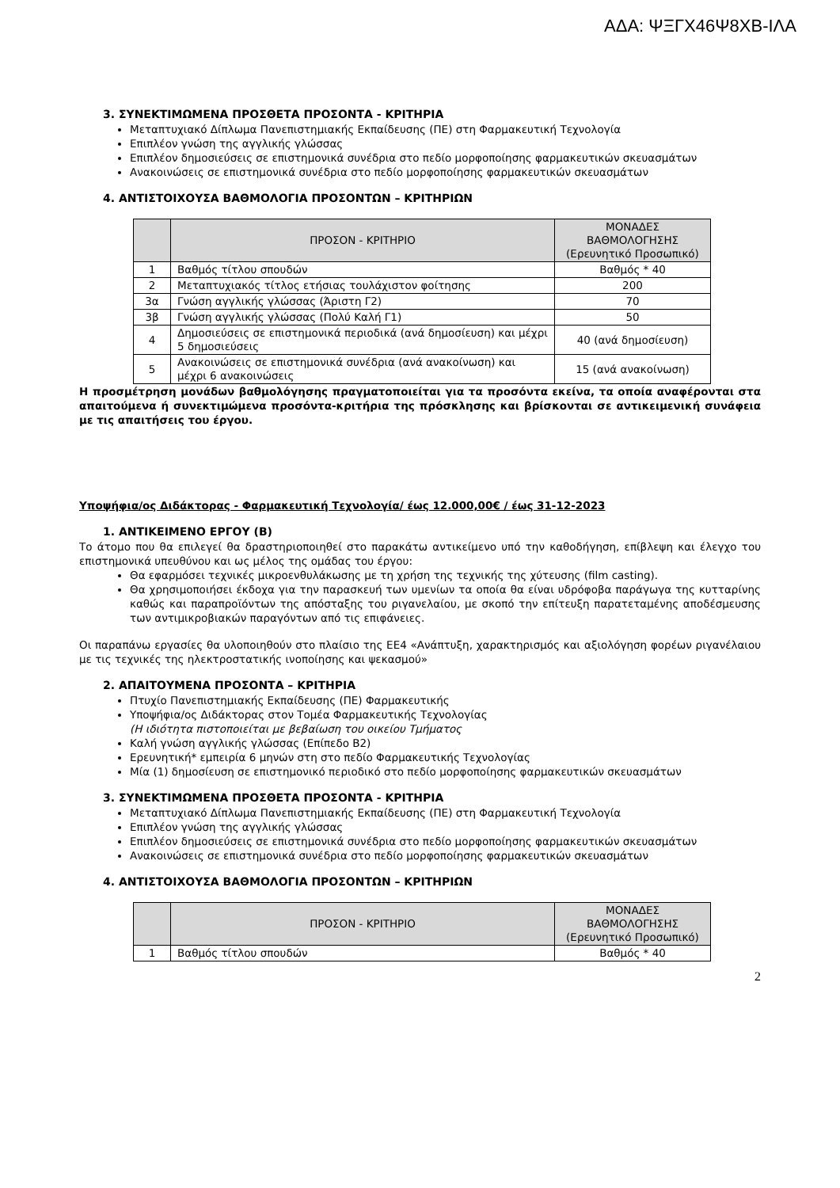ΑΔΑ: ΨΞΓΧ46Ψ8ΧΒ-ΙΛΑ
3. ΣΥΝΕΚΤΙΜΩΜΕΝΑ ΠΡΟΣΘΕΤΑ ΠΡΟΣΟΝΤΑ - ΚΡΙΤΗΡΙΑ
Μεταπτυχιακό Δίπλωμα Πανεπιστημιακής Εκπαίδευσης (ΠΕ) στη Φαρμακευτική Τεχνολογία
Επιπλέον γνώση της αγγλικής γλώσσας
Επιπλέον δημοσιεύσεις σε επιστημονικά συνέδρια στο πεδίο μορφοποίησης φαρμακευτικών σκευασμάτων
Ανακοινώσεις σε επιστημονικά συνέδρια στο πεδίο μορφοποίησης φαρμακευτικών σκευασμάτων
4. ΑΝΤΙΣΤΟΙΧΟΥΣΑ ΒΑΘΜΟΛΟΓΙΑ ΠΡΟΣΟΝΤΩΝ – ΚΡΙΤΗΡΙΩΝ
| | ΠΡΟΣΟΝ - ΚΡΙΤΗΡΙΟ | ΜΟΝΑΔΕΣ ΒΑΘΜΟΛΟΓΗΣΗΣ (Ερευνητικό Προσωπικό) |
| --- | --- | --- |
| 1 | Βαθμός τίτλου σπουδών | Βαθμός * 40 |
| 2 | Μεταπτυχιακός τίτλος ετήσιας τουλάχιστον φοίτησης | 200 |
| 3α | Γνώση αγγλικής γλώσσας (Άριστη Γ2) | 70 |
| 3β | Γνώση αγγλικής γλώσσας (Πολύ Καλή Γ1) | 50 |
| 4 | Δημοσιεύσεις σε επιστημονικά περιοδικά (ανά δημοσίευση) και μέχρι 5 δημοσιεύσεις | 40 (ανά δημοσίευση) |
| 5 | Ανακοινώσεις σε επιστημονικά συνέδρια (ανά ανακοίνωση) και μέχρι 6 ανακοινώσεις | 15 (ανά ανακοίνωση) |
Η προσμέτρηση μονάδων βαθμολόγησης πραγματοποιείται για τα προσόντα εκείνα, τα οποία αναφέρονται στα απαιτούμενα ή συνεκτιμώμενα προσόντα-κριτήρια της πρόσκλησης και βρίσκονται σε αντικειμενική συνάφεια με τις απαιτήσεις του έργου.
Υποψήφια/ος Διδάκτορας - Φαρμακευτική Τεχνολογία/ έως 12.000,00€ / έως 31-12-2023
1. ΑΝΤΙΚΕΙΜΕΝΟ ΕΡΓΟΥ (Β)
Το άτομο που θα επιλεγεί θα δραστηριοποιηθεί στο παρακάτω αντικείμενο υπό την καθοδήγηση, επίβλεψη και έλεγχο του επιστημονικά υπευθύνου και ως μέλος της ομάδας του έργου:
Θα εφαρμόσει τεχνικές μικροενθυλάκωσης με τη χρήση της τεχνικής της χύτευσης (film casting).
Θα χρησιμοποιήσει έκδοχα για την παρασκευή των υμενίων τα οποία θα είναι υδρόφοβα παράγωγα της κυτταρίνης καθώς και παραπροϊόντων της απόσταξης του ριγανελαίου, με σκοπό την επίτευξη παρατεταμένης αποδέσμευσης των αντιμικροβιακών παραγόντων από τις επιφάνειες.
Οι παραπάνω εργασίες θα υλοποιηθούν στο πλαίσιο της ΕΕ4 «Ανάπτυξη, χαρακτηρισμός και αξιολόγηση φορέων ριγανέλαιου με τις τεχνικές της ηλεκτροστατικής ινοποίησης και ψεκασμού»
2. ΑΠΑΙΤΟΥΜΕΝΑ ΠΡΟΣΟΝΤΑ – ΚΡΙΤΗΡΙΑ
Πτυχίο Πανεπιστημιακής Εκπαίδευσης (ΠΕ) Φαρμακευτικής
Υποψήφια/ος Διδάκτορας στον Τομέα Φαρμακευτικής Τεχνολογίας
(Η ιδιότητα πιστοποιείται με βεβαίωση του οικείου Τμήματος
Καλή γνώση αγγλικής γλώσσας (Επίπεδο Β2)
Ερευνητική* εμπειρία 6 μηνών στη στο πεδίο Φαρμακευτικής Τεχνολογίας
Μία (1) δημοσίευση σε επιστημονικό περιοδικό στο πεδίο μορφοποίησης φαρμακευτικών σκευασμάτων
3. ΣΥΝΕΚΤΙΜΩΜΕΝΑ ΠΡΟΣΘΕΤΑ ΠΡΟΣΟΝΤΑ - ΚΡΙΤΗΡΙΑ
Μεταπτυχιακό Δίπλωμα Πανεπιστημιακής Εκπαίδευσης (ΠΕ) στη Φαρμακευτική Τεχνολογία
Επιπλέον γνώση της αγγλικής γλώσσας
Επιπλέον δημοσιεύσεις σε επιστημονικά συνέδρια στο πεδίο μορφοποίησης φαρμακευτικών σκευασμάτων
Ανακοινώσεις σε επιστημονικά συνέδρια στο πεδίο μορφοποίησης φαρμακευτικών σκευασμάτων
4. ΑΝΤΙΣΤΟΙΧΟΥΣΑ ΒΑΘΜΟΛΟΓΙΑ ΠΡΟΣΟΝΤΩΝ – ΚΡΙΤΗΡΙΩΝ
| | ΠΡΟΣΟΝ - ΚΡΙΤΗΡΙΟ | ΜΟΝΑΔΕΣ ΒΑΘΜΟΛΟΓΗΣΗΣ (Ερευνητικό Προσωπικό) |
| --- | --- | --- |
| 1 | Βαθμός τίτλου σπουδών | Βαθμός * 40 |
2